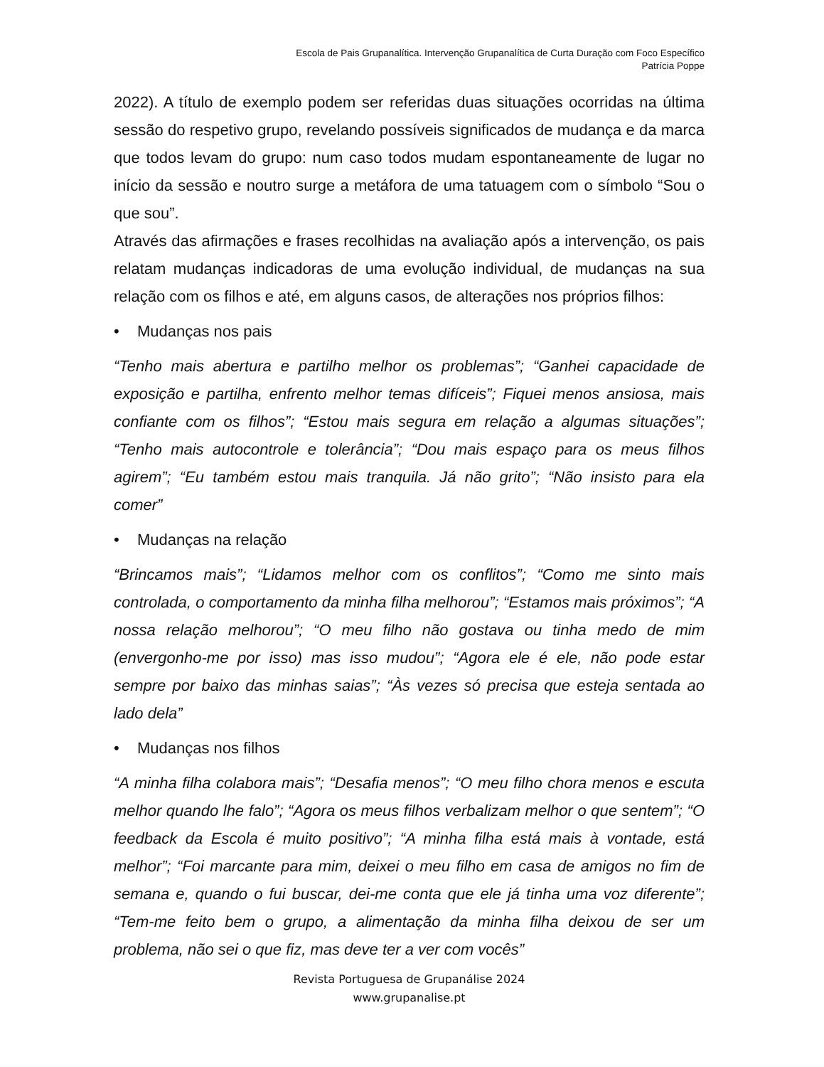Escola de Pais Grupanalítica. Intervenção Grupanalítica de Curta Duração com Foco Específico
Patrícia Poppe
2022). A título de exemplo podem ser referidas duas situações ocorridas na última sessão do respetivo grupo, revelando possíveis significados de mudança e da marca que todos levam do grupo: num caso todos mudam espontaneamente de lugar no início da sessão e noutro surge a metáfora de uma tatuagem com o símbolo “Sou o que sou”.
Através das afirmações e frases recolhidas na avaliação após a intervenção, os pais relatam mudanças indicadoras de uma evolução individual, de mudanças na sua relação com os filhos e até, em alguns casos, de alterações nos próprios filhos:
• Mudanças nos pais
“Tenho mais abertura e partilho melhor os problemas”; “Ganhei capacidade de exposição e partilha, enfrento melhor temas difíceis”; Fiquei menos ansiosa, mais confiante com os filhos”; “Estou mais segura em relação a algumas situações”; “Tenho mais autocontrole e tolerância”; “Dou mais espaço para os meus filhos agirem”; “Eu também estou mais tranquila. Já não grito”; “Não insisto para ela comer”
• Mudanças na relação
“Brincamos mais”; “Lidamos melhor com os conflitos”; “Como me sinto mais controlada, o comportamento da minha filha melhorou”; “Estamos mais próximos”; “A nossa relação melhorou”; “O meu filho não gostava ou tinha medo de mim (envergonho-me por isso) mas isso mudou”; “Agora ele é ele, não pode estar sempre por baixo das minhas saias”; “Às vezes só precisa que esteja sentada ao lado dela”
• Mudanças nos filhos
“A minha filha colabora mais”; “Desafia menos”; “O meu filho chora menos e escuta melhor quando lhe falo”; “Agora os meus filhos verbalizam melhor o que sentem”; “O feedback da Escola é muito positivo”; “A minha filha está mais à vontade, está melhor”; “Foi marcante para mim, deixei o meu filho em casa de amigos no fim de semana e, quando o fui buscar, dei-me conta que ele já tinha uma voz diferente”; “Tem-me feito bem o grupo, a alimentação da minha filha deixou de ser um problema, não sei o que fiz, mas deve ter a ver com vocês”
Revista Portuguesa de Grupanálise 2024
www.grupanalise.pt